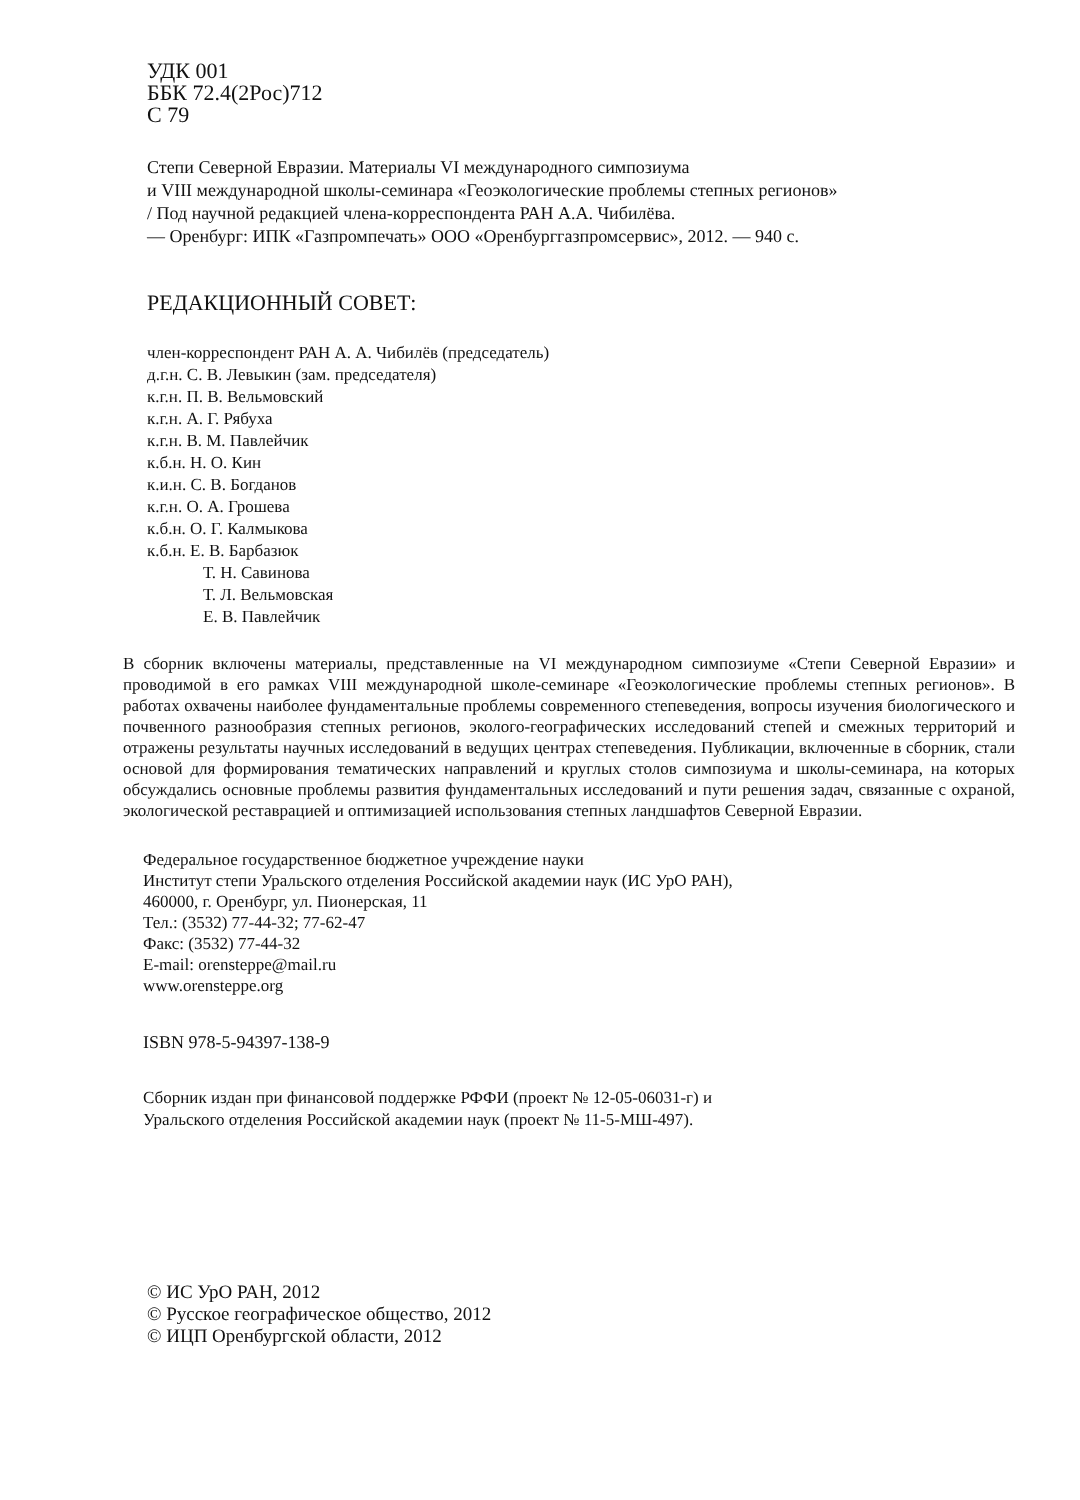УДК 001
ББК 72.4(2Рос)712
С 79
Степи Северной Евразии. Материалы VI международного симпозиума
и VIII международной школы-семинара «Геоэкологические проблемы степных регионов»
/ Под научной редакцией члена-корреспондента РАН А.А. Чибилёва.
— Оренбург: ИПК «Газпромпечать» ООО «Оренбурггазпромсервис», 2012. — 940 с.
РЕДАКЦИОННЫЙ СОВЕТ:
член-корреспондент РАН А. А. Чибилёв (председатель)
д.г.н. С. В. Левыкин (зам. председателя)
к.г.н. П. В. Вельмовский
к.г.н. А. Г. Рябуха
к.г.н. В. М. Павлейчик
к.б.н. Н. О. Кин
к.и.н. С. В. Богданов
к.г.н. О. А. Грошева
к.б.н. О. Г. Калмыкова
к.б.н. Е. В. Барбазюк
Т. Н. Савинова
Т. Л. Вельмовская
Е. В. Павлейчик
В сборник включены материалы, представленные на VI международном симпозиуме «Степи Северной Евразии» и проводимой в его рамках VIII международной школе-семинаре «Геоэкологические проблемы степных регионов». В работах охвачены наиболее фундаментальные проблемы современного степеведения, вопросы изучения биологического и почвенного разнообразия степных регионов, эколого-географических исследований степей и смежных территорий и отражены результаты научных исследований в ведущих центрах степеведения. Публикации, включенные в сборник, стали основой для формирования тематических направлений и круглых столов симпозиума и школы-семинара, на которых обсуждались основные проблемы развития фундаментальных исследований и пути решения задач, связанные с охраной, экологической реставрацией и оптимизацией использования степных ландшафтов Северной Евразии.
Федеральное государственное бюджетное учреждение науки
Институт степи Уральского отделения Российской академии наук (ИС УрО РАН),
460000, г. Оренбург, ул. Пионерская, 11
Тел.: (3532) 77-44-32; 77-62-47
Факс: (3532) 77-44-32
E-mail: orensteppe@mail.ru
www.orensteppe.org
ISBN 978-5-94397-138-9
Сборник издан при финансовой поддержке РФФИ (проект № 12-05-06031-г) и
Уральского отделения Российской академии наук (проект № 11-5-МШ-497).
© ИС УрО РАН, 2012
© Русское географическое общество, 2012
© ИЦП Оренбургской области, 2012